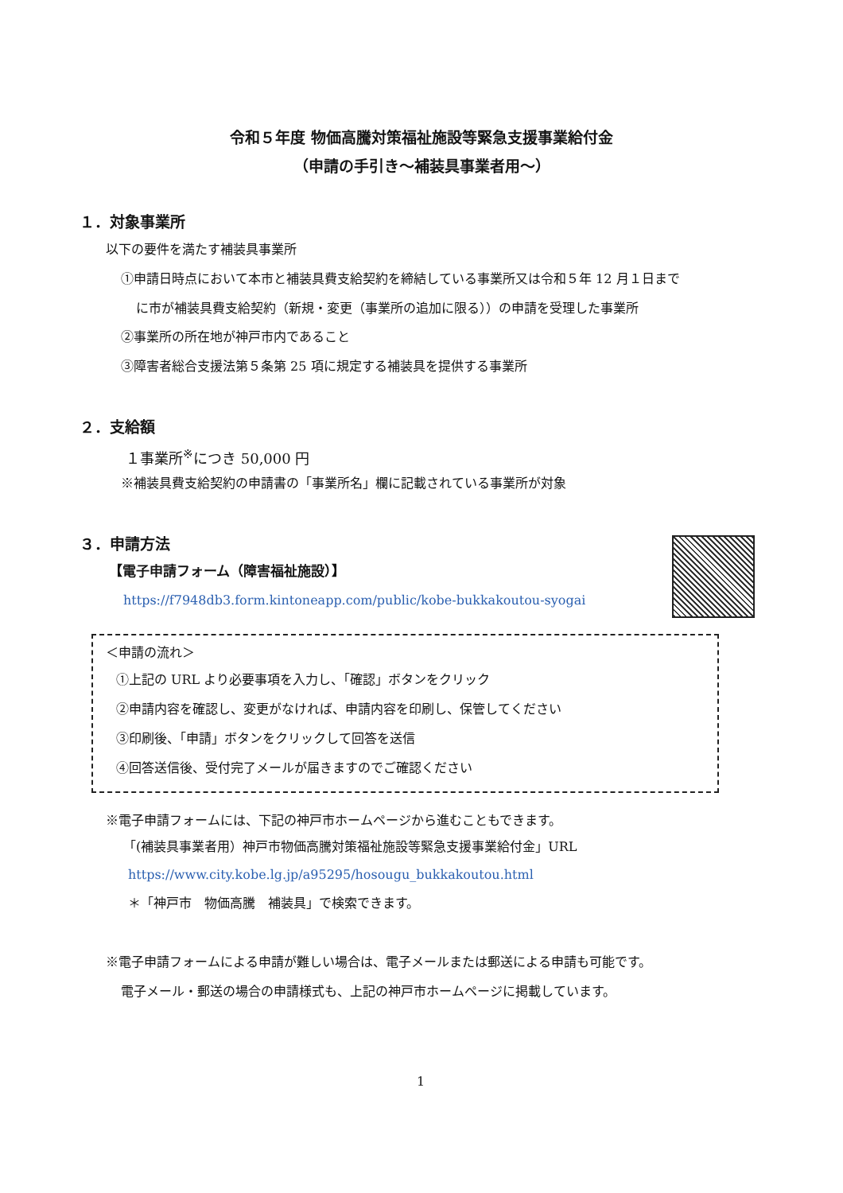令和５年度 物価高騰対策福祉施設等緊急支援事業給付金
（申請の手引き～補装具事業者用～）
１．対象事業所
以下の要件を満たす補装具事業所
①申請日時点において本市と補装具費支給契約を締結している事業所又は令和５年 12 月１日まで
に市が補装具費支給契約（新規・変更（事業所の追加に限る））の申請を受理した事業所
②事業所の所在地が神戸市内であること
③障害者総合支援法第５条第 25 項に規定する補装具を提供する事業所
２．支給額
１事業所<sup>※</sup>につき 50,000 円
※補装具費支給契約の申請書の「事業所名」欄に記載されている事業所が対象
３．申請方法
【電子申請フォーム（障害福祉施設）】
https://f7948db3.form.kintoneapp.com/public/kobe-bukkakoutou-syogai
＜申請の流れ＞
①上記の URL より必要事項を入力し、「確認」ボタンをクリック
②申請内容を確認し、変更がなければ、申請内容を印刷し、保管してください
③印刷後、「申請」ボタンをクリックして回答を送信
④回答送信後、受付完了メールが届きますのでご確認ください
※電子申請フォームには、下記の神戸市ホームページから進むこともできます。
「(補装具事業者用）神戸市物価高騰対策福祉施設等緊急支援事業給付金」URL
https://www.city.kobe.lg.jp/a95295/hosougu_bukkakoutou.html
＊「神戸市　物価高騰　補装具」で検索できます。
※電子申請フォームによる申請が難しい場合は、電子メールまたは郵送による申請も可能です。
電子メール・郵送の場合の申請様式も、上記の神戸市ホームページに掲載しています。
1